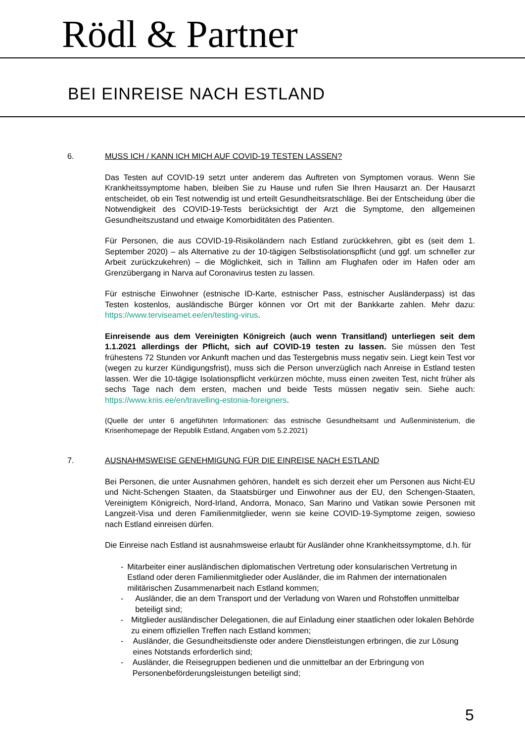Rödl & Partner
BEI EINREISE NACH ESTLAND
6. MUSS ICH / KANN ICH MICH AUF COVID-19 TESTEN LASSEN?
Das Testen auf COVID-19 setzt unter anderem das Auftreten von Symptomen voraus. Wenn Sie Krankheitssymptome haben, bleiben Sie zu Hause und rufen Sie Ihren Hausarzt an. Der Hausarzt entscheidet, ob ein Test notwendig ist und erteilt Gesundheitsratschläge. Bei der Entscheidung über die Notwendigkeit des COVID-19-Tests berücksichtigt der Arzt die Symptome, den allgemeinen Gesundheitszustand und etwaige Komorbiditäten des Patienten.
Für Personen, die aus COVID-19-Risikoländern nach Estland zurückkehren, gibt es (seit dem 1. September 2020) – als Alternative zu der 10-tägigen Selbstisolationspflicht (und ggf. um schneller zur Arbeit zurückzukehren) – die Möglichkeit, sich in Tallinn am Flughafen oder im Hafen oder am Grenzübergang in Narva auf Coronavirus testen zu lassen.
Für estnische Einwohner (estnische ID-Karte, estnischer Pass, estnischer Ausländerpass) ist das Testen kostenlos, ausländische Bürger können vor Ort mit der Bankkarte zahlen. Mehr dazu: https://www.terviseamet.ee/en/testing-virus.
Einreisende aus dem Vereinigten Königreich (auch wenn Transitland) unterliegen seit dem 1.1.2021 allerdings der Pflicht, sich auf COVID-19 testen zu lassen. Sie müssen den Test frühestens 72 Stunden vor Ankunft machen und das Testergebnis muss negativ sein. Liegt kein Test vor (wegen zu kurzer Kündigungsfrist), muss sich die Person unverzüglich nach Anreise in Estland testen lassen. Wer die 10-tägige Isolationspflicht verkürzen möchte, muss einen zweiten Test, nicht früher als sechs Tage nach dem ersten, machen und beide Tests müssen negativ sein. Siehe auch: https://www.kriis.ee/en/travelling-estonia-foreigners.
(Quelle der unter 6 angeführten Informationen: das estnische Gesundheitsamt und Außenministerium, die Krisenhomepage der Republik Estland, Angaben vom 5.2.2021)
7. AUSNAHMSWEISE GENEHMIGUNG FÜR DIE EINREISE NACH ESTLAND
Bei Personen, die unter Ausnahmen gehören, handelt es sich derzeit eher um Personen aus Nicht-EU und Nicht-Schengen Staaten, da Staatsbürger und Einwohner aus der EU, den Schengen-Staaten, Vereinigtem Königreich, Nord-Irland, Andorra, Monaco, San Marino und Vatikan sowie Personen mit Langzeit-Visa und deren Familienmitglieder, wenn sie keine COVID-19-Symptome zeigen, sowieso nach Estland einreisen dürfen.
Die Einreise nach Estland ist ausnahmsweise erlaubt für Ausländer ohne Krankheitssymptome, d.h. für
- Mitarbeiter einer ausländischen diplomatischen Vertretung oder konsularischen Vertretung in Estland oder deren Familienmitglieder oder Ausländer, die im Rahmen der internationalen militärischen Zusammenarbeit nach Estland kommen;
- Ausländer, die an dem Transport und der Verladung von Waren und Rohstoffen unmittelbar beteiligt sind;
- Mitglieder ausländischer Delegationen, die auf Einladung einer staatlichen oder lokalen Behörde zu einem offiziellen Treffen nach Estland kommen;
- Ausländer, die Gesundheitsdienste oder andere Dienstleistungen erbringen, die zur Lösung eines Notstands erforderlich sind;
- Ausländer, die Reisegruppen bedienen und die unmittelbar an der Erbringung von Personenbeförderungsleistungen beteiligt sind;
5